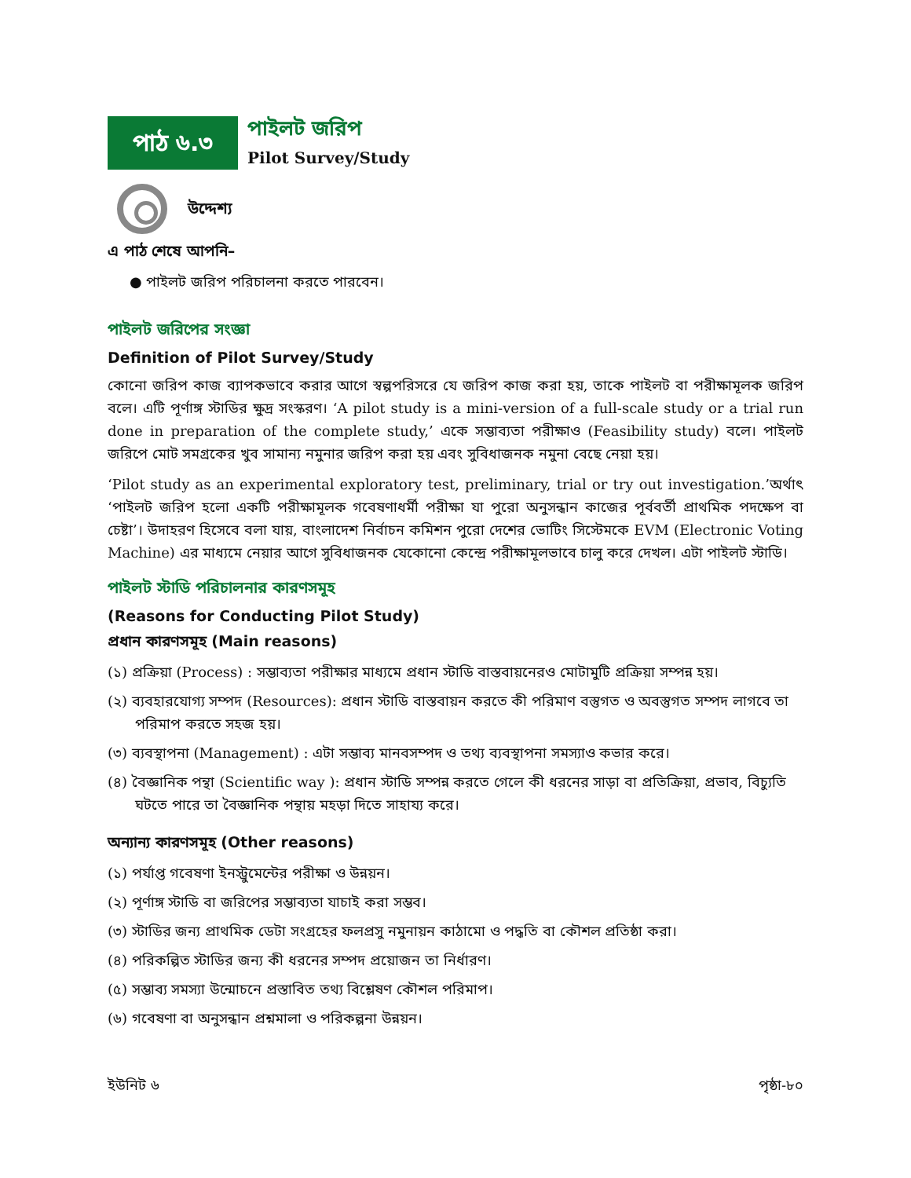পাঠ ৬.৩
পাইলট জরিপ
Pilot Survey/Study
উদ্দেশ্য
এ পাঠ শেষে আপনি–
● পাইলট জরিপ পরিচালনা করতে পারবেন।
পাইলট জরিপের সংজ্ঞা
Definition of Pilot Survey/Study
কোনো জরিপ কাজ ব্যাপকভাবে করার আগে স্বল্পপরিসরে যে জরিপ কাজ করা হয়, তাকে পাইলট বা পরীক্ষামূলক জরিপ বলে। এটি পূর্ণাঙ্গ স্টাডির ক্ষুদ্র সংস্করণ। ‘A pilot study is a mini-version of a full-scale study or a trial run done in preparation of the complete study,’ একে সম্ভাব্যতা পরীক্ষাও (Feasibility study) বলে। পাইলট জরিপে মোট সমগ্রকের খুব সামান্য নমুনার জরিপ করা হয় এবং সুবিধাজনক নমুনা বেছে নেয়া হয়।
‘Pilot study as an experimental exploratory test, preliminary, trial or try out investigation.’অর্থাৎ ‘পাইলট জরিপ হলো একটি পরীক্ষামূলক গবেষণাধর্মী পরীক্ষা যা পুরো অনুসন্ধান কাজের পূর্ববর্তী প্রাথমিক পদক্ষেপ বা চেষ্টা’। উদাহরণ হিসেবে বলা যায়, বাংলাদেশ নির্বাচন কমিশন পুরো দেশের ভোটিং সিস্টেমকে EVM (Electronic Voting Machine) এর মাধ্যমে নেয়ার আগে সুবিধাজনক যেকোনো কেন্দ্রে পরীক্ষামূলভাবে চালু করে দেখল। এটা পাইলট স্টাডি।
পাইলট স্টাডি পরিচালনার কারণসমূহ
(Reasons for Conducting Pilot Study)
প্রধান কারণসমূহ (Main reasons)
(১) প্রক্রিয়া (Process) : সম্ভাব্যতা পরীক্ষার মাধ্যমে প্রধান স্টাডি বাস্তবায়নেরও মোটামুটি প্রক্রিয়া সম্পন্ন হয়।
(২) ব্যবহারযোগ্য সম্পদ (Resources): প্রধান স্টাডি বাস্তবায়ন করতে কী পরিমাণ বস্তুগত ও অবস্তুগত সম্পদ লাগবে তা পরিমাপ করতে সহজ হয়।
(৩) ব্যবস্থাপনা (Management) : এটা সম্ভাব্য মানবসম্পদ ও তথ্য ব্যবস্থাপনা সমস্যাও কভার করে।
(৪) বৈজ্ঞানিক পন্থা (Scientific way ): প্রধান স্টাডি সম্পন্ন করতে গেলে কী ধরনের সাড়া বা প্রতিক্রিয়া, প্রভাব, বিচ্যুতি ঘটতে পারে তা বৈজ্ঞানিক পন্থায় মহড়া দিতে সাহায্য করে।
অন্যান্য কারণসমূহ (Other reasons)
(১) পর্যাপ্ত গবেষণা ইনস্ট্রুমেন্টের পরীক্ষা ও উন্নয়ন।
(২) পূর্ণাঙ্গ স্টাডি বা জরিপের সম্ভাব্যতা যাচাই করা সম্ভব।
(৩) স্টাডির জন্য প্রাথমিক ডেটা সংগ্রহের ফলপ্রসু নমুনায়ন কাঠামো ও পদ্ধতি বা কৌশল প্রতিষ্ঠা করা।
(৪) পরিকল্পিত স্টাডির জন্য কী ধরনের সম্পদ প্রয়োজন তা নির্ধারণ।
(৫) সম্ভাব্য সমস্যা উন্মোচনে প্রস্তাবিত তথ্য বিশ্লেষণ কৌশল পরিমাপ।
(৬) গবেষণা বা অনুসন্ধান প্রশ্নমালা ও পরিকল্পনা উন্নয়ন।
ইউনিট ৬ পৃষ্ঠা-৮০